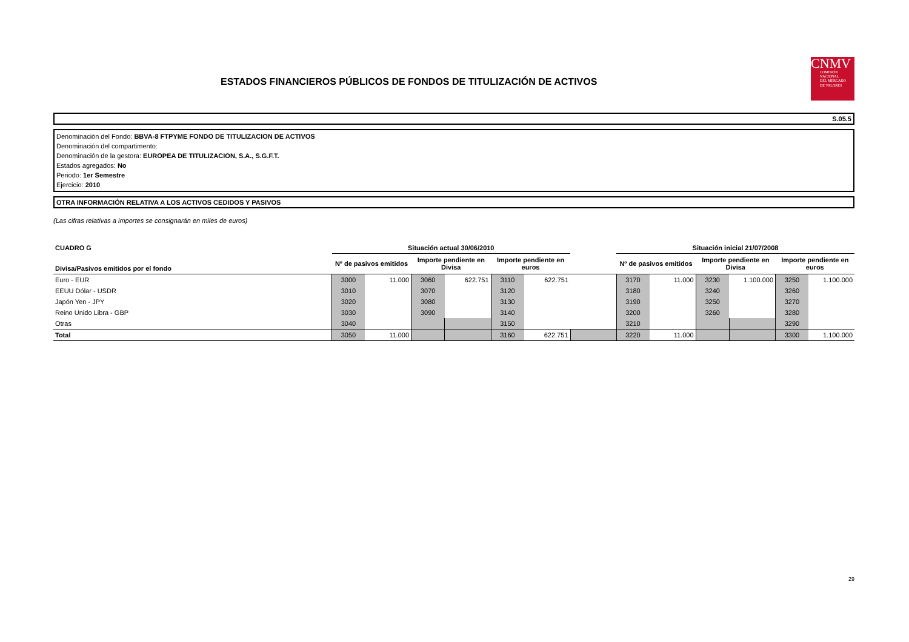ESTADOS FINANCIEROS PÚBLICOS DE FONDOS DE TITULIZACIÓN DE ACTIVOS
CNMV
COMISIÓN
NACIONAL
DEL MERCADO
DE VALORES
S.05.5
Denominación del Fondo: BBVA-8 FTPYME FONDO DE TITULIZACION DE ACTIVOS
Denominación del compartimento:
Denominación de la gestora: EUROPEA DE TITULIZACION, S.A., S.G.F.T.
Estados agregados: No
Periodo: 1er Semestre
Ejercicio: 2010
OTRA INFORMACIÓN RELATIVA A LOS ACTIVOS CEDIDOS Y PASIVOS
(Las cifras relativas a importes se consignarán en miles de euros)
| CUADRO G | Situación actual 30/06/2010 | | | | | | | Situación inicial 21/07/2008 | | | | | |
| --- | --- | --- | --- | --- | --- | --- | --- | --- | --- | --- | --- | --- | --- |
| Divisa/Pasivos emitidos por el fondo | Nº de pasivos emitidos | | Importe pendiente en Divisa | | Importe pendiente en euros | | | Nº de pasivos emitidos | | Importe pendiente en Divisa | | Importe pendiente en euros | |
| Euro - EUR | 3000 | 11.000 | 3060 | 622.751 | 3110 | 622.751 | | 3170 | 11.000 | 3230 | 1.100.000 | 3250 | 1.100.000 |
| EEUU Dólar - USDR | 3010 | | 3070 | | 3120 | | | 3180 | | 3240 | | 3260 | |
| Japón Yen - JPY | 3020 | | 3080 | | 3130 | | | 3190 | | 3250 | | 3270 | |
| Reino Unido Libra - GBP | 3030 | | 3090 | | 3140 | | | 3200 | | 3260 | | 3280 | |
| Otras | 3040 | | | | 3150 | | | 3210 | | | | 3290 | |
| Total | 3050 | 11.000 | | | 3160 | 622.751 | | 3220 | 11.000 | | | 3300 | 1.100.000 |
29